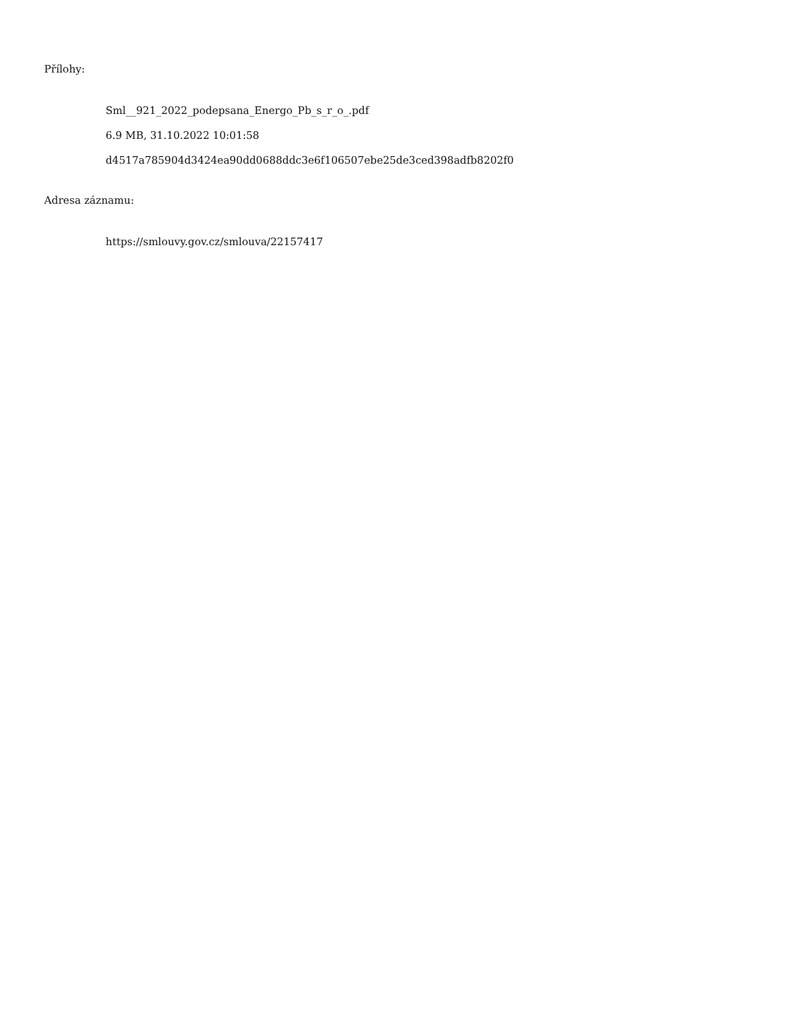Přílohy:
Sml__921_2022_podepsana_Energo_Pb_s_r_o_.pdf
6.9 MB, 31.10.2022 10:01:58
d4517a785904d3424ea90dd0688ddc3e6f106507ebe25de3ced398adfb8202f0
Adresa záznamu:
https://smlouvy.gov.cz/smlouva/22157417